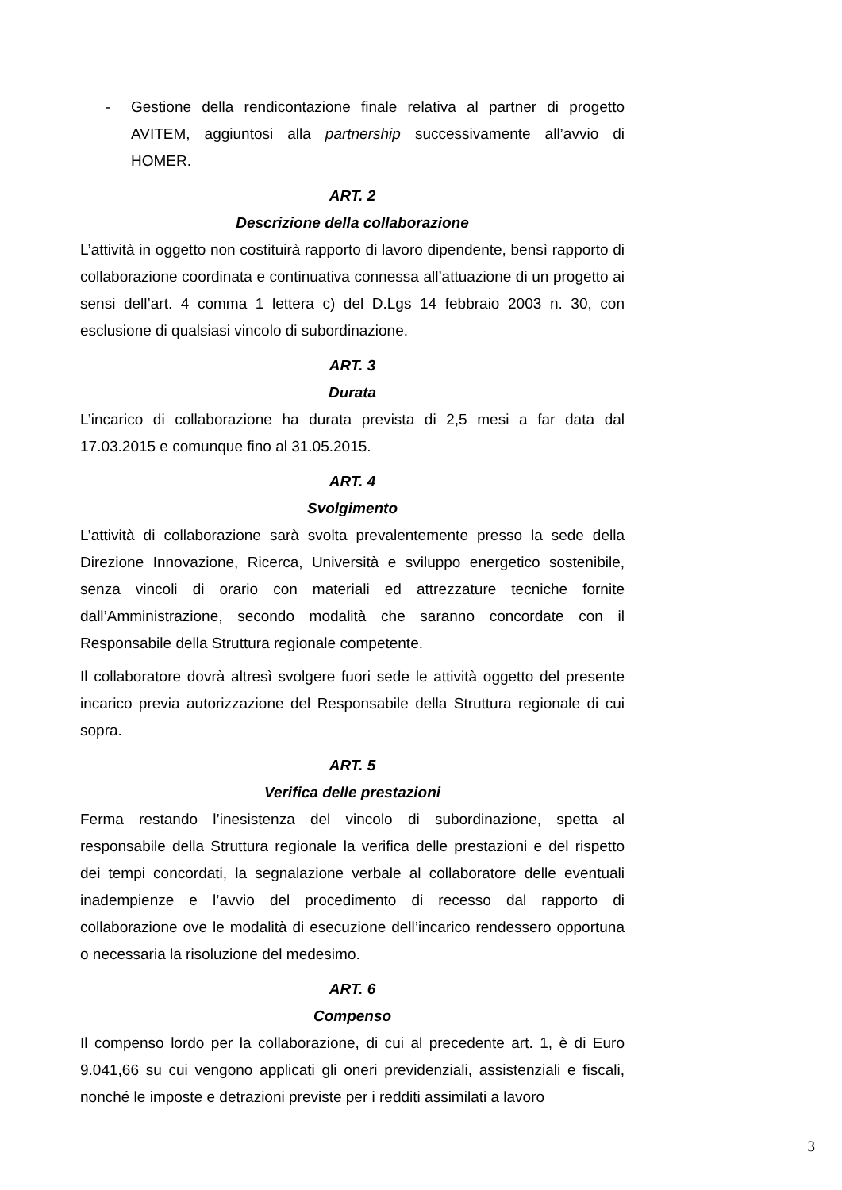- Gestione della rendicontazione finale relativa al partner di progetto AVITEM, aggiuntosi alla partnership successivamente all’avvio di HOMER.
ART. 2
Descrizione della collaborazione
L’attività in oggetto non costituirà rapporto di lavoro dipendente, bensì rapporto di collaborazione coordinata e continuativa connessa all’attuazione di un progetto ai sensi dell’art. 4 comma 1 lettera c) del D.Lgs 14 febbraio 2003 n. 30, con esclusione di qualsiasi vincolo di subordinazione.
ART. 3
Durata
L’incarico di collaborazione ha durata prevista di 2,5 mesi a far data dal 17.03.2015 e comunque fino al 31.05.2015.
ART. 4
Svolgimento
L’attività di collaborazione sarà svolta prevalentemente presso la sede della Direzione Innovazione, Ricerca, Università e sviluppo energetico sostenibile, senza vincoli di orario con materiali ed attrezzature tecniche fornite dall’Amministrazione, secondo modalità che saranno concordate con il Responsabile della Struttura regionale competente.
Il collaboratore dovrà altresì svolgere fuori sede le attività oggetto del presente incarico previa autorizzazione del Responsabile della Struttura regionale di cui sopra.
ART. 5
Verifica delle prestazioni
Ferma restando l’inesistenza del vincolo di subordinazione, spetta al responsabile della Struttura regionale la verifica delle prestazioni e del rispetto dei tempi concordati, la segnalazione verbale al collaboratore delle eventuali inadempienze e l’avvio del procedimento di recesso dal rapporto di collaborazione ove le modalità di esecuzione dell’incarico rendessero opportuna o necessaria la risoluzione del medesimo.
ART. 6
Compenso
Il compenso lordo per la collaborazione, di cui al precedente art. 1, è di Euro 9.041,66 su cui vengono applicati gli oneri previdenziali, assistenziali e fiscali, nonché le imposte e detrazioni previste per i redditi assimilati a lavoro
3